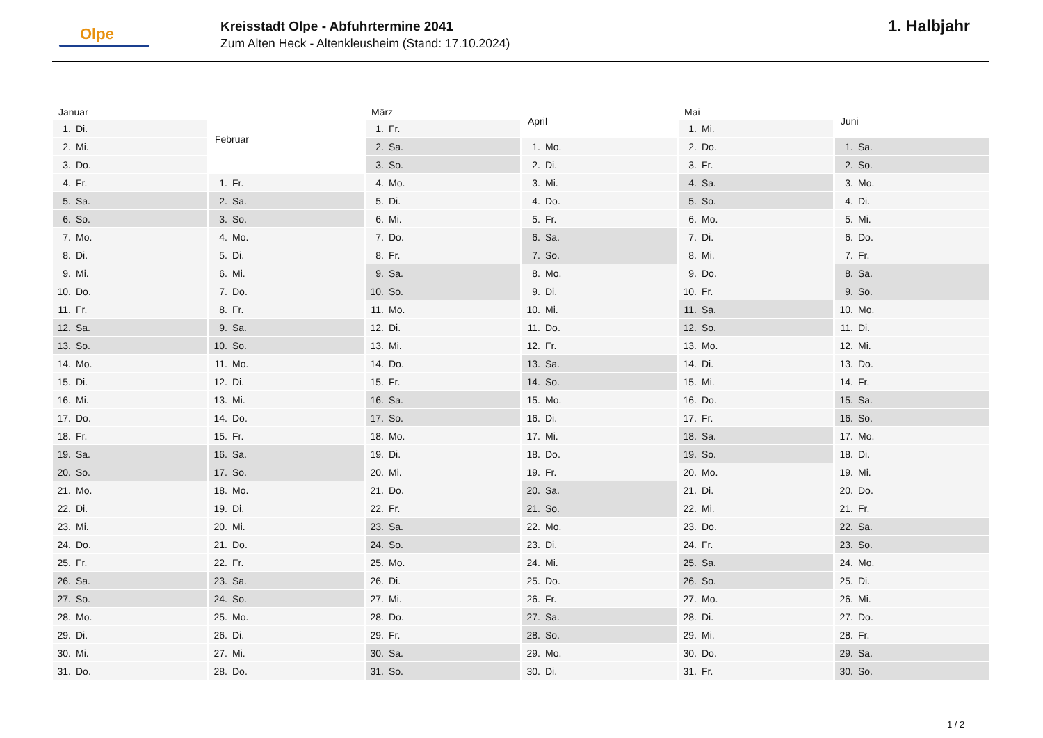Olpe
Kreisstadt Olpe - Abfuhrtermine 2041
Zum Alten Heck - Altenkleusheim (Stand: 17.10.2024)
1. Halbjahr
| Januar | |
| --- | --- |
| 1. | Di. |
| 2. | Mi. |
| 3. | Do. |
| 4. | Fr. |
| 5. | Sa. |
| 6. | So. |
| 7. | Mo. |
| 8. | Di. |
| 9. | Mi. |
| 10. | Do. |
| 11. | Fr. |
| 12. | Sa. |
| 13. | So. |
| 14. | Mo. |
| 15. | Di. |
| 16. | Mi. |
| 17. | Do. |
| 18. | Fr. |
| 19. | Sa. |
| 20. | So. |
| 21. | Mo. |
| 22. | Di. |
| 23. | Mi. |
| 24. | Do. |
| 25. | Fr. |
| 26. | Sa. |
| 27. | So. |
| 28. | Mo. |
| 29. | Di. |
| 30. | Mi. |
| 31. | Do. |
| Februar | |
| --- | --- |
| 1. | Fr. |
| 2. | Sa. |
| 3. | So. |
| 4. | Mo. |
| 5. | Di. |
| 6. | Mi. |
| 7. | Do. |
| 8. | Fr. |
| 9. | Sa. |
| 10. | So. |
| 11. | Mo. |
| 12. | Di. |
| 13. | Mi. |
| 14. | Do. |
| 15. | Fr. |
| 16. | Sa. |
| 17. | So. |
| 18. | Mo. |
| 19. | Di. |
| 20. | Mi. |
| 21. | Do. |
| 22. | Fr. |
| 23. | Sa. |
| 24. | So. |
| 25. | Mo. |
| 26. | Di. |
| 27. | Mi. |
| 28. | Do. |
| März | |
| --- | --- |
| 1. | Fr. |
| 2. | Sa. |
| 3. | So. |
| 4. | Mo. |
| 5. | Di. |
| 6. | Mi. |
| 7. | Do. |
| 8. | Fr. |
| 9. | Sa. |
| 10. | So. |
| 11. | Mo. |
| 12. | Di. |
| 13. | Mi. |
| 14. | Do. |
| 15. | Fr. |
| 16. | Sa. |
| 17. | So. |
| 18. | Mo. |
| 19. | Di. |
| 20. | Mi. |
| 21. | Do. |
| 22. | Fr. |
| 23. | Sa. |
| 24. | So. |
| 25. | Mo. |
| 26. | Di. |
| 27. | Mi. |
| 28. | Do. |
| 29. | Fr. |
| 30. | Sa. |
| 31. | So. |
| April | |
| --- | --- |
| 1. | Mo. |
| 2. | Di. |
| 3. | Mi. |
| 4. | Do. |
| 5. | Fr. |
| 6. | Sa. |
| 7. | So. |
| 8. | Mo. |
| 9. | Di. |
| 10. | Mi. |
| 11. | Do. |
| 12. | Fr. |
| 13. | Sa. |
| 14. | So. |
| 15. | Mo. |
| 16. | Di. |
| 17. | Mi. |
| 18. | Do. |
| 19. | Fr. |
| 20. | Sa. |
| 21. | So. |
| 22. | Mo. |
| 23. | Di. |
| 24. | Mi. |
| 25. | Do. |
| 26. | Fr. |
| 27. | Sa. |
| 28. | So. |
| 29. | Mo. |
| 30. | Di. |
| Mai | |
| --- | --- |
| 1. | Mi. |
| 2. | Do. |
| 3. | Fr. |
| 4. | Sa. |
| 5. | So. |
| 6. | Mo. |
| 7. | Di. |
| 8. | Mi. |
| 9. | Do. |
| 10. | Fr. |
| 11. | Sa. |
| 12. | So. |
| 13. | Mo. |
| 14. | Di. |
| 15. | Mi. |
| 16. | Do. |
| 17. | Fr. |
| 18. | Sa. |
| 19. | So. |
| 20. | Mo. |
| 21. | Di. |
| 22. | Mi. |
| 23. | Do. |
| 24. | Fr. |
| 25. | Sa. |
| 26. | So. |
| 27. | Mo. |
| 28. | Di. |
| 29. | Mi. |
| 30. | Do. |
| 31. | Fr. |
| Juni | |
| --- | --- |
| 1. | Sa. |
| 2. | So. |
| 3. | Mo. |
| 4. | Di. |
| 5. | Mi. |
| 6. | Do. |
| 7. | Fr. |
| 8. | Sa. |
| 9. | So. |
| 10. | Mo. |
| 11. | Di. |
| 12. | Mi. |
| 13. | Do. |
| 14. | Fr. |
| 15. | Sa. |
| 16. | So. |
| 17. | Mo. |
| 18. | Di. |
| 19. | Mi. |
| 20. | Do. |
| 21. | Fr. |
| 22. | Sa. |
| 23. | So. |
| 24. | Mo. |
| 25. | Di. |
| 26. | Mi. |
| 27. | Do. |
| 28. | Fr. |
| 29. | Sa. |
| 30. | So. |
1 / 2